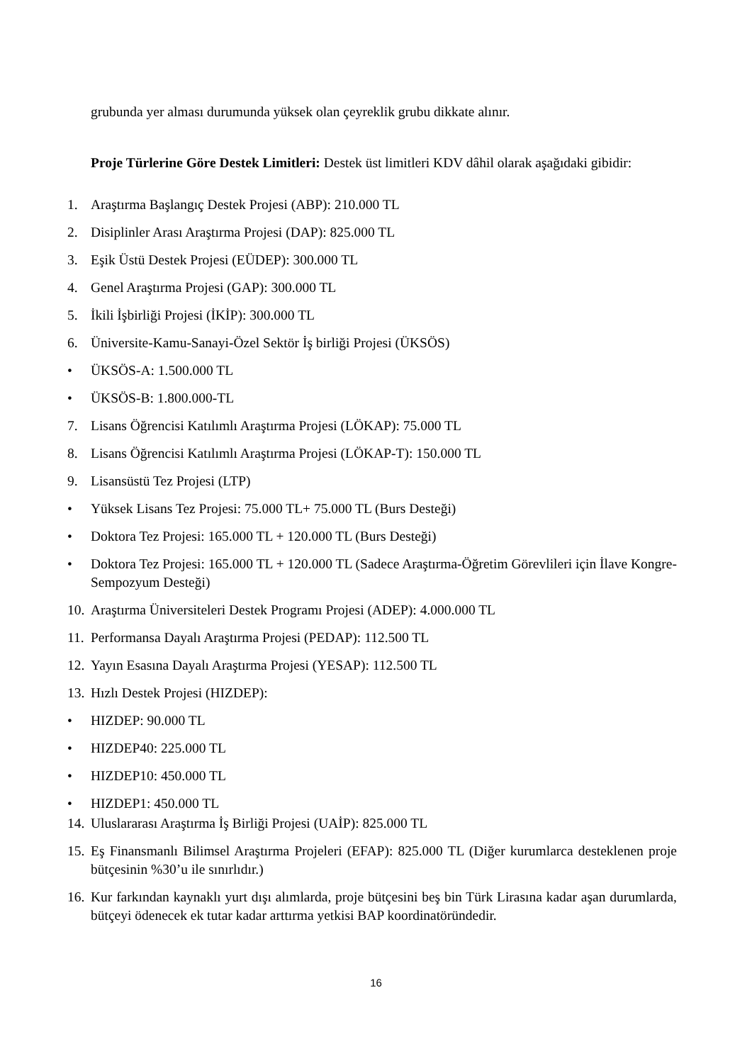grubunda yer alması durumunda yüksek olan çeyreklik grubu dikkate alınır.
Proje Türlerine Göre Destek Limitleri: Destek üst limitleri KDV dâhil olarak aşağıdaki gibidir:
1. Araştırma Başlangıç Destek Projesi (ABP): 210.000 TL
2. Disiplinler Arası Araştırma Projesi (DAP): 825.000 TL
3. Eşik Üstü Destek Projesi (EÜDEP): 300.000 TL
4. Genel Araştırma Projesi (GAP): 300.000 TL
5. İkili İşbirliği Projesi (İKİP): 300.000 TL
6. Üniversite-Kamu-Sanayi-Özel Sektör İş birliği Projesi (ÜKSÖS)
• ÜKSÖS-A: 1.500.000 TL
• ÜKSÖS-B: 1.800.000-TL
7. Lisans Öğrencisi Katılımlı Araştırma Projesi (LÖKAP): 75.000 TL
8. Lisans Öğrencisi Katılımlı Araştırma Projesi (LÖKAP-T): 150.000 TL
9. Lisansüstü Tez Projesi (LTP)
• Yüksek Lisans Tez Projesi: 75.000 TL+ 75.000 TL (Burs Desteği)
• Doktora Tez Projesi: 165.000 TL + 120.000 TL (Burs Desteği)
• Doktora Tez Projesi: 165.000 TL + 120.000 TL (Sadece Araştırma-Öğretim Görevlileri için İlave Kongre-Sempozyum Desteği)
10. Araştırma Üniversiteleri Destek Programı Projesi (ADEP): 4.000.000 TL
11. Performansa Dayalı Araştırma Projesi (PEDAP): 112.500 TL
12. Yayın Esasına Dayalı Araştırma Projesi (YESAP): 112.500 TL
13. Hızlı Destek Projesi (HIZDEP):
• HIZDEP: 90.000 TL
• HIZDEP40: 225.000 TL
• HIZDEP10: 450.000 TL
• HIZDEP1: 450.000 TL
14. Uluslararası Araştırma İş Birliği Projesi (UAİP): 825.000 TL
15. Eş Finansmanlı Bilimsel Araştırma Projeleri (EFAP): 825.000 TL (Diğer kurumlarca desteklenen proje bütçesinin %30’u ile sınırlıdır.)
16. Kur farkından kaynaklı yurt dışı alımlarda, proje bütçesini beş bin Türk Lirasına kadar aşan durumlarda, bütçeyi ödenecek ek tutar kadar arttırma yetkisi BAP koordinatöründedir.
16